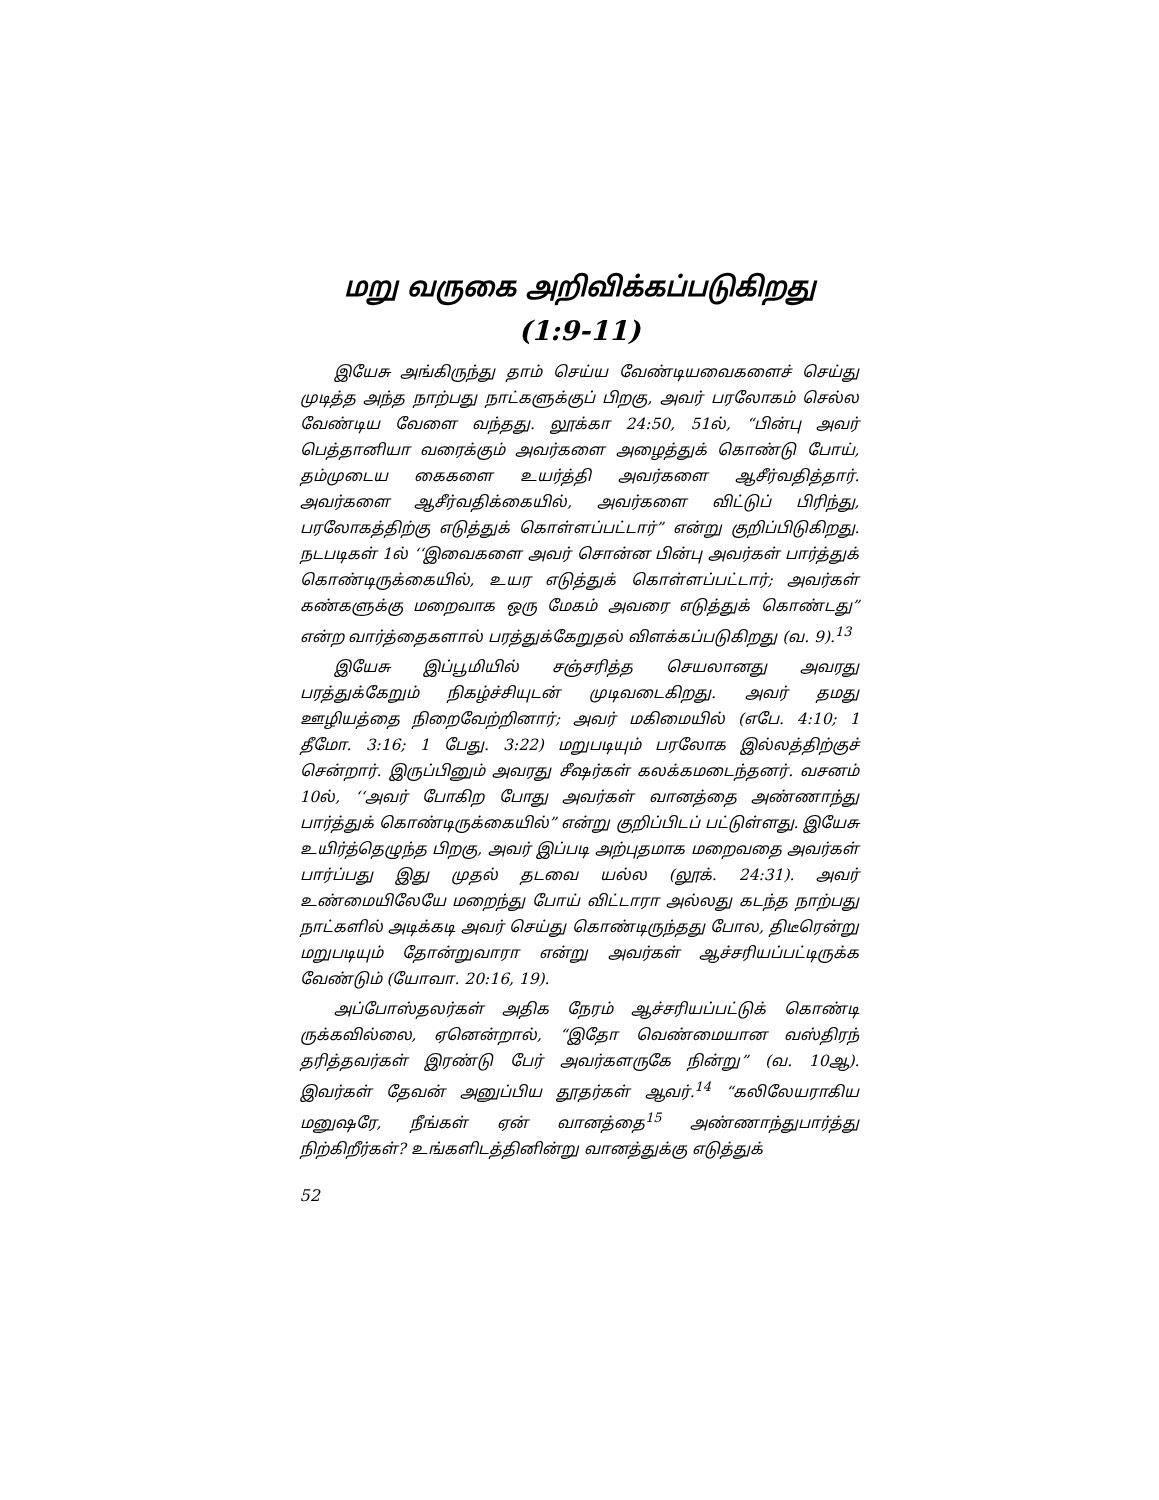மறு வருகை அறிவிக்கப்படுகிறது
(1:9-11)
இயேசு அங்கிருந்து தாம் செய்ய வேண்டியவைகளைச் செய்து முடித்த அந்த நாற்பது நாட்களுக்குப் பிறகு, அவர் பரலோகம் செல்ல வேண்டிய வேளை வந்தது. லூக்கா 24:50, 51ல், “பின்பு அவர் பெத்தானியா வரைக்கும் அவர்களை அழைத்துக் கொண்டு போய், தம்முடைய கைகளை உயர்த்தி அவர்களை ஆசீர்வதித்தார். அவர்களை ஆசீர்வதிக்கையில், அவர்களை விட்டுப் பிரிந்து, பரலோகத்திற்கு எடுத்துக் கொள்ளப்பட்டார்” என்று குறிப்பிடுகிறது. நடபடிகள் 1ல் ‘‘இவைகளை அவர் சொன்ன பின்பு அவர்கள் பார்த்துக் கொண்டிருக்கையில், உயர எடுத்துக் கொள்ளப்பட்டார்; அவர்கள் கண்களுக்கு மறைவாக ஒரு மேகம் அவரை எடுத்துக் கொண்டது” என்ற வார்த்தைகளால் பரத்துக்கேறுதல் விளக்கப்படுகிறது (வ. 9).<sup>13</sup>
இயேசு இப்பூமியில் சஞ்சரித்த செயலானது அவரது பரத்துக்கேறும் நிகழ்ச்சியுடன் முடிவடைகிறது. அவர் தமது ஊழியத்தை நிறைவேற்றினார்; அவர் மகிமையில் (எபே. 4:10; 1 தீமோ. 3:16; 1 பேது. 3:22) மறுபடியும் பரலோக இல்லத்திற்குச் சென்றார். இருப்பினும் அவரது சீஷர்கள் கலக்கமடைந்தனர். வசனம் 10ல், ‘‘அவர் போகிற போது அவர்கள் வானத்தை அண்ணாந்து பார்த்துக் கொண்டிருக்கையில்” என்று குறிப்பிடப் பட்டுள்ளது. இயேசு உயிர்த்தெழுந்த பிறகு, அவர் இப்படி அற்புதமாக மறைவதை அவர்கள் பார்ப்பது இது முதல் தடவை யல்ல (லூக். 24:31). அவர் உண்மையிலேயே மறைந்து போய் விட்டாரா அல்லது கடந்த நாற்பது நாட்களில் அடிக்கடி அவர் செய்து கொண்டிருந்தது போல, திடீரென்று மறுபடியும் தோன்றுவாரா என்று அவர்கள் ஆச்சரியப்பட்டிருக்க வேண்டும் (யோவா. 20:16, 19).
அப்போஸ்தலர்கள் அதிக நேரம் ஆச்சரியப்பட்டுக் கொண்டி ருக்கவில்லை, ஏனென்றால், “இதோ வெண்மையான வஸ்திரந் தரித்தவர்கள் இரண்டு பேர் அவர்களருகே நின்று” (வ. 10ஆ). இவர்கள் தேவன் அனுப்பிய தூதர்கள் ஆவர்.<sup>14</sup> “கலிலேயராகிய மனுஷரே, நீங்கள் ஏன் வானத்தை<sup>15</sup> அண்ணாந்துபார்த்து நிற்கிறீர்கள்? உங்களிடத்தினின்று வானத்துக்கு எடுத்துக்
52